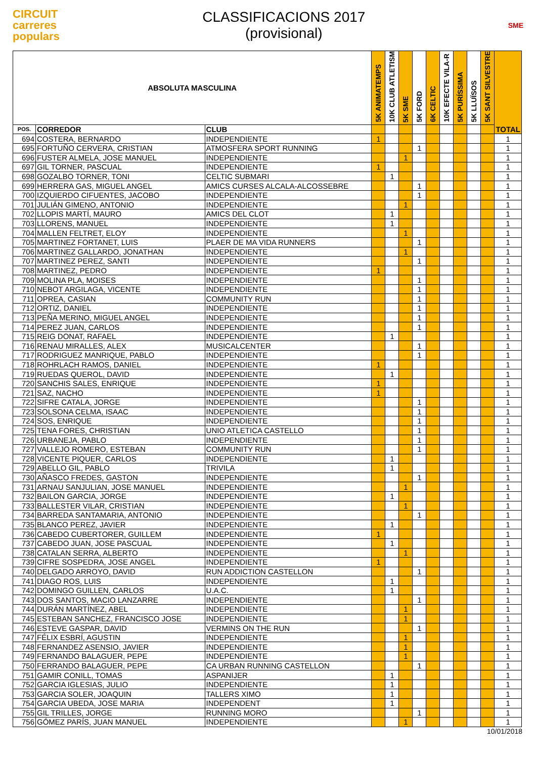CIRCUIT
carreres
populars
CLASSIFICACIONS 2017
(provisional)
SME
| ABSOLUTA MASCULINA | | | 5K ANIMATEMPS | 10K CLUB ATLETISM | 5K SME | 5K FORD | 6K CELTIC | 10K EFECTE VILA-R | 5K PURÍSSIMA | 5K LLUÏSOS | 5K SANT SILVESTRE | TOTAL |
| --- | --- | --- | --- | --- | --- | --- | --- | --- | --- | --- | --- | --- |
| POS. | CORREDOR | CLUB | | | | | | | | | | |
| 694 | COSTERA, BERNARDO | INDEPENDIENTE | 1 | | | | | | | | | 1 |
| 695 | FORTUÑO CERVERA, CRISTIAN | ATMOSFERA SPORT RUNNING | | | | 1 | | | | | | 1 |
| 696 | FUSTER ALMELA, JOSE MANUEL | INDEPENDIENTE | | | 1 | | | | | | | 1 |
| 697 | GIL TORNER, PASCUAL | INDEPENDIENTE | 1 | | | | | | | | | 1 |
| 698 | GOZALBO TORNER, TONI | CELTIC SUBMARI | | 1 | | | | | | | | 1 |
| 699 | HERRERA GAS, MIGUEL ANGEL | AMICS CURSES ALCALA-ALCOSSEBRE | | | | 1 | | | | | | 1 |
| 700 | IZQUIERDO CIFUENTES, JACOBO | INDEPENDIENTE | | | | 1 | | | | | | 1 |
| 701 | JULIÁN GIMENO, ANTONIO | INDEPENDIENTE | | | 1 | | | | | | | 1 |
| 702 | LLOPIS MARTÍ, MAURO | AMICS DEL CLOT | | 1 | | | | | | | | 1 |
| 703 | LLORENS, MANUEL | INDEPENDIENTE | | 1 | | | | | | | | 1 |
| 704 | MALLEN FELTRET, ELOY | INDEPENDIENTE | | | 1 | | | | | | | 1 |
| 705 | MARTINEZ FORTANET, LUIS | PLAER DE MA VIDA RUNNERS | | | | 1 | | | | | | 1 |
| 706 | MARTINEZ GALLARDO, JONATHAN | INDEPENDIENTE | | | 1 | | | | | | | 1 |
| 707 | MARTINEZ PEREZ, SANTI | INDEPENDIENTE | | | | 1 | | | | | | 1 |
| 708 | MARTINEZ, PEDRO | INDEPENDIENTE | 1 | | | | | | | | | 1 |
| 709 | MOLINA PLA, MOISES | INDEPENDIENTE | | | | 1 | | | | | | 1 |
| 710 | NEBOT ARGILAGA, VICENTE | INDEPENDIENTE | | | | 1 | | | | | | 1 |
| 711 | OPREA, CASIAN | COMMUNITY RUN | | | | 1 | | | | | | 1 |
| 712 | ORTIZ, DANIEL | INDEPENDIENTE | | | | 1 | | | | | | 1 |
| 713 | PEÑA MERINO, MIGUEL ANGEL | INDEPENDIENTE | | | | 1 | | | | | | 1 |
| 714 | PEREZ JUAN, CARLOS | INDEPENDIENTE | | | | 1 | | | | | | 1 |
| 715 | REIG DONAT, RAFAEL | INDEPENDIENTE | | 1 | | | | | | | | 1 |
| 716 | RENAU MIRALLES, ALEX | MUSICALCENTER | | | | 1 | | | | | | 1 |
| 717 | RODRIGUEZ MANRIQUE, PABLO | INDEPENDIENTE | | | | 1 | | | | | | 1 |
| 718 | ROHRLACH RAMOS, DANIEL | INDEPENDIENTE | 1 | | | | | | | | | 1 |
| 719 | RUEDAS QUEROL, DAVID | INDEPENDIENTE | | 1 | | | | | | | | 1 |
| 720 | SANCHIS SALES, ENRIQUE | INDEPENDIENTE | 1 | | | | | | | | | 1 |
| 721 | SAZ, NACHO | INDEPENDIENTE | 1 | | | | | | | | | 1 |
| 722 | SIFRE CATALA, JORGE | INDEPENDIENTE | | | | 1 | | | | | | 1 |
| 723 | SOLSONA CELMA, ISAAC | INDEPENDIENTE | | | | 1 | | | | | | 1 |
| 724 | SOS, ENRIQUE | INDEPENDIENTE | | | | 1 | | | | | | 1 |
| 725 | TENA FORES, CHRISTIAN | UNIO ATLETICA CASTELLO | | | | 1 | | | | | | 1 |
| 726 | URBANEJA, PABLO | INDEPENDIENTE | | | | 1 | | | | | | 1 |
| 727 | VALLEJO ROMERO, ESTEBAN | COMMUNITY RUN | | | | 1 | | | | | | 1 |
| 728 | VICENTE PIQUER, CARLOS | INDEPENDIENTE | | 1 | | | | | | | | 1 |
| 729 | ABELLO GIL, PABLO | TRIVILA | | 1 | | | | | | | | 1 |
| 730 | AÑASCO FREDES, GASTON | INDEPENDIENTE | | | | 1 | | | | | | 1 |
| 731 | ARNAU SANJULIAN, JOSE MANUEL | INDEPENDIENTE | | | 1 | | | | | | | 1 |
| 732 | BAILON GARCIA, JORGE | INDEPENDIENTE | | 1 | | | | | | | | 1 |
| 733 | BALLESTER VILAR, CRISTIAN | INDEPENDIENTE | | | 1 | | | | | | | 1 |
| 734 | BARREDA SANTAMARIA, ANTONIO | INDEPENDIENTE | | | | 1 | | | | | | 1 |
| 735 | BLANCO PEREZ, JAVIER | INDEPENDIENTE | | 1 | | | | | | | | 1 |
| 736 | CABEDO CUBERTORER, GUILLEM | INDEPENDIENTE | 1 | | | | | | | | | 1 |
| 737 | CABEDO JUAN, JOSE PASCUAL | INDEPENDIENTE | | 1 | | | | | | | | 1 |
| 738 | CATALAN SERRA, ALBERTO | INDEPENDIENTE | | | 1 | | | | | | | 1 |
| 739 | CIFRE SOSPEDRA, JOSE ANGEL | INDEPENDIENTE | 1 | | | | | | | | | 1 |
| 740 | DELGADO ARROYO, DAVID | RUN ADDICTION CASTELLON | | | | 1 | | | | | | 1 |
| 741 | DIAGO ROS, LUIS | INDEPENDIENTE | | 1 | | | | | | | | 1 |
| 742 | DOMINGO GUILLEN, CARLOS | U.A.C. | | 1 | | | | | | | | 1 |
| 743 | DOS SANTOS, MACIO LANZARRE | INDEPENDIENTE | | | | 1 | | | | | | 1 |
| 744 | DURÁN MARTÍNEZ, ABEL | INDEPENDIENTE | | | 1 | | | | | | | 1 |
| 745 | ESTEBAN SANCHEZ, FRANCISCO JOSE | INDEPENDIENTE | | | 1 | | | | | | | 1 |
| 746 | ESTEVE GASPAR, DAVID | VERMINS ON THE RUN | | | | 1 | | | | | | 1 |
| 747 | FÉLIX ESBRÍ, AGUSTIN | INDEPENDIENTE | | | 1 | | | | | | | 1 |
| 748 | FERNANDEZ ASENSIO, JAVIER | INDEPENDIENTE | | | 1 | | | | | | | 1 |
| 749 | FERNANDO BALAGUER, PEPE | INDEPENDIENTE | | | 1 | | | | | | | 1 |
| 750 | FERRANDO BALAGUER, PEPE | CA URBAN RUNNING CASTELLON | | | | 1 | | | | | | 1 |
| 751 | GAMIR CONILL, TOMAS | ASPANIJER | | 1 | | | | | | | | 1 |
| 752 | GARCIA IGLESIAS, JULIO | INDEPENDIENTE | | 1 | | | | | | | | 1 |
| 753 | GARCIA SOLER, JOAQUIN | TALLERS XIMO | | 1 | | | | | | | | 1 |
| 754 | GARCIA UBEDA, JOSE MARIA | INDEPENDENT | | 1 | | | | | | | | 1 |
| 755 | GIL TRILLES, JORGE | RUNNING MORO | | | | 1 | | | | | | 1 |
| 756 | GÓMEZ PARÍS, JUAN MANUEL | INDEPENDIENTE | | | 1 | | | | | | | 1 |
10/01/2018